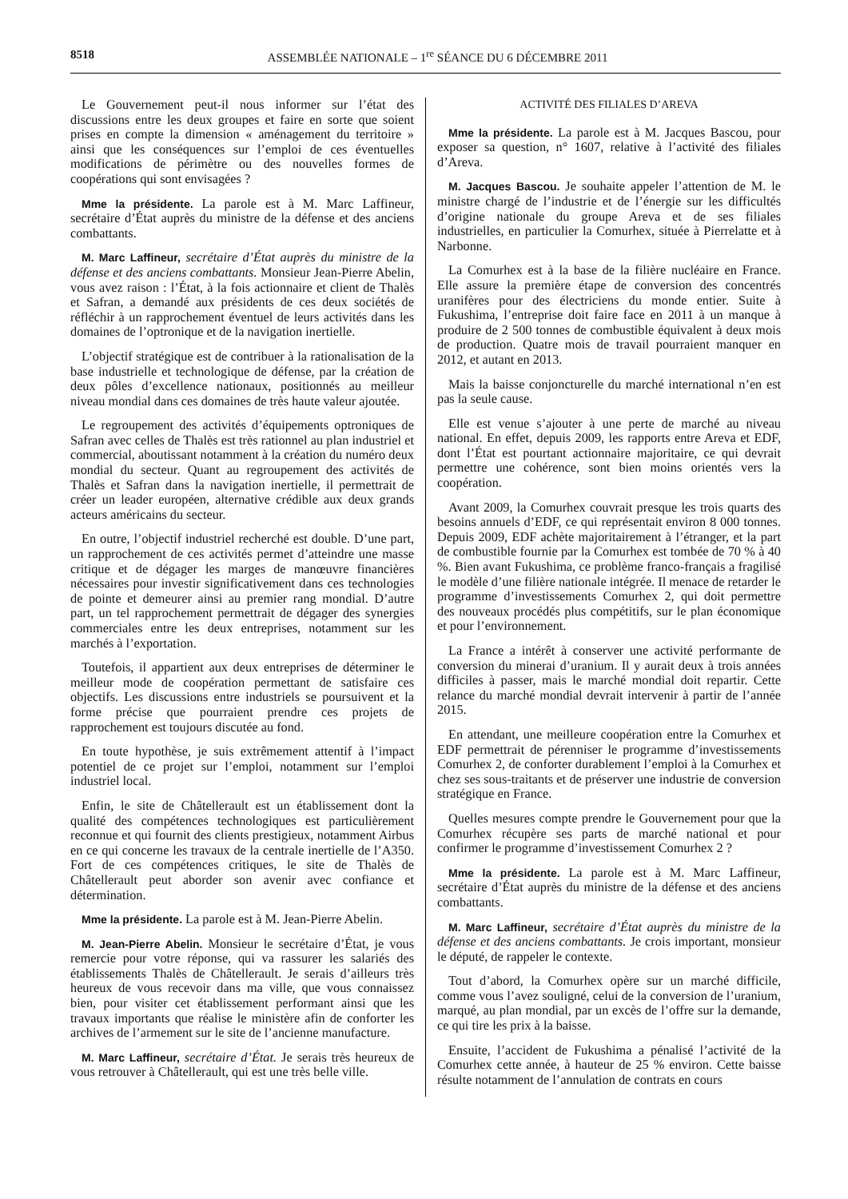8518 ASSEMBLÉE NATIONALE – 1<sup>re</sup> SÉANCE DU 6 DÉCEMBRE 2011
Le Gouvernement peut-il nous informer sur l’état des discussions entre les deux groupes et faire en sorte que soient prises en compte la dimension « aménagement du territoire » ainsi que les conséquences sur l’emploi de ces éventuelles modifications de périmètre ou des nouvelles formes de coopérations qui sont envisagées ?
Mme la présidente. La parole est à M. Marc Laffineur, secrétaire d’État auprès du ministre de la défense et des anciens combattants.
M. Marc Laffineur, secrétaire d’État auprès du ministre de la défense et des anciens combattants. Monsieur Jean-Pierre Abelin, vous avez raison : l’État, à la fois actionnaire et client de Thalès et Safran, a demandé aux présidents de ces deux sociétés de réfléchir à un rapprochement éventuel de leurs activités dans les domaines de l’optronique et de la navigation inertielle.
L’objectif stratégique est de contribuer à la rationalisation de la base industrielle et technologique de défense, par la création de deux pôles d’excellence nationaux, positionnés au meilleur niveau mondial dans ces domaines de très haute valeur ajoutée.
Le regroupement des activités d’équipements optroniques de Safran avec celles de Thalès est très rationnel au plan industriel et commercial, aboutissant notamment à la création du numéro deux mondial du secteur. Quant au regroupement des activités de Thalès et Safran dans la navigation inertielle, il permettrait de créer un leader européen, alternative crédible aux deux grands acteurs américains du secteur.
En outre, l’objectif industriel recherché est double. D’une part, un rapprochement de ces activités permet d’atteindre une masse critique et de dégager les marges de manœuvre financières nécessaires pour investir significativement dans ces technologies de pointe et demeurer ainsi au premier rang mondial. D’autre part, un tel rapprochement permettrait de dégager des synergies commerciales entre les deux entreprises, notamment sur les marchés à l’exportation.
Toutefois, il appartient aux deux entreprises de déterminer le meilleur mode de coopération permettant de satisfaire ces objectifs. Les discussions entre industriels se poursuivent et la forme précise que pourraient prendre ces projets de rapprochement est toujours discutée au fond.
En toute hypothèse, je suis extrêmement attentif à l’impact potentiel de ce projet sur l’emploi, notamment sur l’emploi industriel local.
Enfin, le site de Châtellerault est un établissement dont la qualité des compétences technologiques est particulièrement reconnue et qui fournit des clients prestigieux, notamment Airbus en ce qui concerne les travaux de la centrale inertielle de l’A350. Fort de ces compétences critiques, le site de Thalès de Châtellerault peut aborder son avenir avec confiance et détermination.
Mme la présidente. La parole est à M. Jean-Pierre Abelin.
M. Jean-Pierre Abelin. Monsieur le secrétaire d’État, je vous remercie pour votre réponse, qui va rassurer les salariés des établissements Thalès de Châtellerault. Je serais d’ailleurs très heureux de vous recevoir dans ma ville, que vous connaissez bien, pour visiter cet établissement performant ainsi que les travaux importants que réalise le ministère afin de conforter les archives de l’armement sur le site de l’ancienne manufacture.
M. Marc Laffineur, secrétaire d’État. Je serais très heureux de vous retrouver à Châtellerault, qui est une très belle ville.
ACTIVITÉ DES FILIALES D’AREVA
Mme la présidente. La parole est à M. Jacques Bascou, pour exposer sa question, n° 1607, relative à l’activité des filiales d’Areva.
M. Jacques Bascou. Je souhaite appeler l’attention de M. le ministre chargé de l’industrie et de l’énergie sur les difficultés d’origine nationale du groupe Areva et de ses filiales industrielles, en particulier la Comurhex, située à Pierrelatte et à Narbonne.
La Comurhex est à la base de la filière nucléaire en France. Elle assure la première étape de conversion des concentrés uranifères pour des électriciens du monde entier. Suite à Fukushima, l’entreprise doit faire face en 2011 à un manque à produire de 2 500 tonnes de combustible équivalent à deux mois de production. Quatre mois de travail pourraient manquer en 2012, et autant en 2013.
Mais la baisse conjoncturelle du marché international n’en est pas la seule cause.
Elle est venue s’ajouter à une perte de marché au niveau national. En effet, depuis 2009, les rapports entre Areva et EDF, dont l’État est pourtant actionnaire majoritaire, ce qui devrait permettre une cohérence, sont bien moins orientés vers la coopération.
Avant 2009, la Comurhex couvrait presque les trois quarts des besoins annuels d’EDF, ce qui représentait environ 8 000 tonnes. Depuis 2009, EDF achète majoritairement à l’étranger, et la part de combustible fournie par la Comurhex est tombée de 70 % à 40 %. Bien avant Fukushima, ce problème franco-français a fragilisé le modèle d’une filière nationale intégrée. Il menace de retarder le programme d’investissements Comurhex 2, qui doit permettre des nouveaux procédés plus compétitifs, sur le plan économique et pour l’environnement.
La France a intérêt à conserver une activité performante de conversion du minerai d’uranium. Il y aurait deux à trois années difficiles à passer, mais le marché mondial doit repartir. Cette relance du marché mondial devrait intervenir à partir de l’année 2015.
En attendant, une meilleure coopération entre la Comurhex et EDF permettrait de pérenniser le programme d’investissements Comurhex 2, de conforter durablement l’emploi à la Comurhex et chez ses sous-traitants et de préserver une industrie de conversion stratégique en France.
Quelles mesures compte prendre le Gouvernement pour que la Comurhex récupère ses parts de marché national et pour confirmer le programme d’investissement Comurhex 2 ?
Mme la présidente. La parole est à M. Marc Laffineur, secrétaire d’État auprès du ministre de la défense et des anciens combattants.
M. Marc Laffineur, secrétaire d’État auprès du ministre de la défense et des anciens combattants. Je crois important, monsieur le député, de rappeler le contexte.
Tout d’abord, la Comurhex opère sur un marché difficile, comme vous l’avez souligné, celui de la conversion de l’uranium, marqué, au plan mondial, par un excès de l’offre sur la demande, ce qui tire les prix à la baisse.
Ensuite, l’accident de Fukushima a pénalisé l’activité de la Comurhex cette année, à hauteur de 25 % environ. Cette baisse résulte notamment de l’annulation de contrats en cours